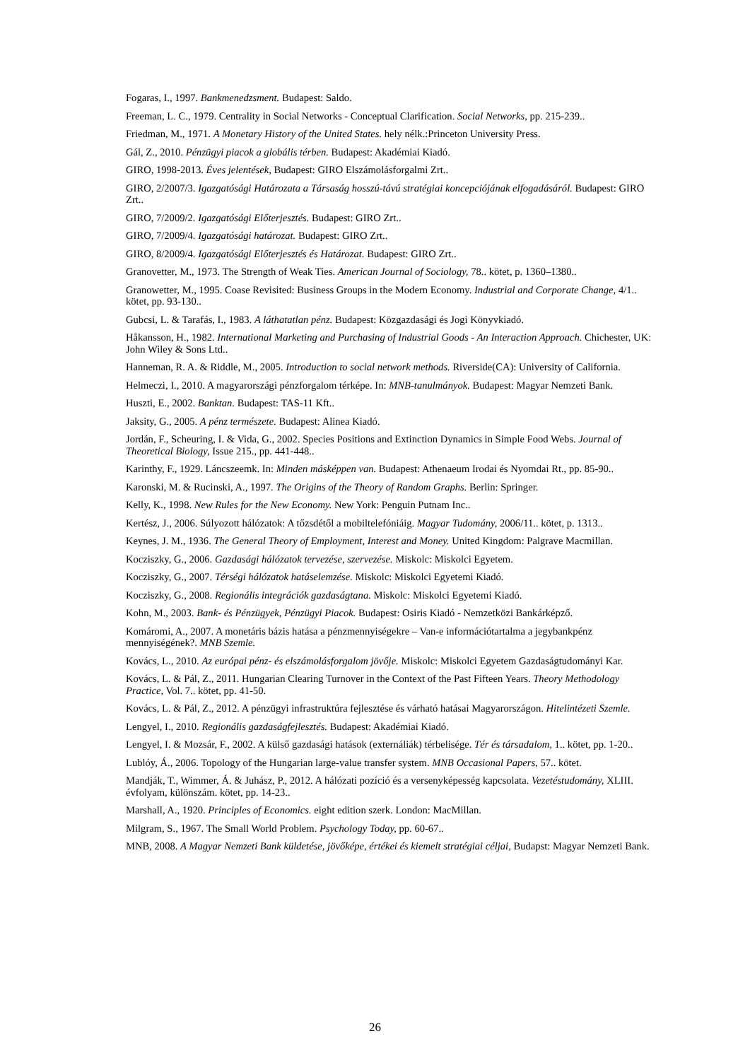Fogaras, I., 1997. Bankmenedzsment. Budapest: Saldo.
Freeman, L. C., 1979. Centrality in Social Networks - Conceptual Clarification. Social Networks, pp. 215-239..
Friedman, M., 1971. A Monetary History of the United States. hely nélk.:Princeton University Press.
Gál, Z., 2010. Pénzügyi piacok a globális térben. Budapest: Akadémiai Kiadó.
GIRO, 1998-2013. Éves jelentések, Budapest: GIRO Elszámolásforgalmi Zrt..
GIRO, 2/2007/3. Igazgatósági Határozata a Társaság hosszú-távú stratégiai koncepciójának elfogadásáról. Budapest: GIRO Zrt..
GIRO, 7/2009/2. Igazgatósági Előterjesztés. Budapest: GIRO Zrt..
GIRO, 7/2009/4. Igazgatósági határozat. Budapest: GIRO Zrt..
GIRO, 8/2009/4. Igazgatósági Előterjesztés és Határozat. Budapest: GIRO Zrt..
Granovetter, M., 1973. The Strength of Weak Ties. American Journal of Sociology, 78.. kötet, p. 1360–1380..
Granowetter, M., 1995. Coase Revisited: Business Groups in the Modern Economy. Industrial and Corporate Change, 4/1.. kötet, pp. 93-130..
Gubcsi, L. & Tarafás, I., 1983. A láthatatlan pénz. Budapest: Közgazdasági és Jogi Könyvkiadó.
Håkansson, H., 1982. International Marketing and Purchasing of Industrial Goods - An Interaction Approach. Chichester, UK: John Wiley & Sons Ltd..
Hanneman, R. A. & Riddle, M., 2005. Introduction to social network methods. Riverside(CA): University of California.
Helmeczi, I., 2010. A magyarországi pénzforgalom térképe. In: MNB-tanulmányok. Budapest: Magyar Nemzeti Bank.
Huszti, E., 2002. Banktan. Budapest: TAS-11 Kft..
Jaksity, G., 2005. A pénz természete. Budapest: Alinea Kiadó.
Jordán, F., Scheuring, I. & Vida, G., 2002. Species Positions and Extinction Dynamics in Simple Food Webs. Journal of Theoretical Biology, Issue 215., pp. 441-448..
Karinthy, F., 1929. Láncszeemk. In: Minden másképpen van. Budapest: Athenaeum Irodai és Nyomdai Rt., pp. 85-90..
Karonski, M. & Rucinski, A., 1997. The Origins of the Theory of Random Graphs. Berlin: Springer.
Kelly, K., 1998. New Rules for the New Economy. New York: Penguin Putnam Inc..
Kertész, J., 2006. Súlyozott hálózatok: A tőzsdétől a mobiltelefóniáig. Magyar Tudomány, 2006/11.. kötet, p. 1313..
Keynes, J. M., 1936. The General Theory of Employment, Interest and Money. United Kingdom: Palgrave Macmillan.
Kocziszky, G., 2006. Gazdasági hálózatok tervezése, szervezése. Miskolc: Miskolci Egyetem.
Kocziszky, G., 2007. Térségi hálózatok hatáselemzése. Miskolc: Miskolci Egyetemi Kiadó.
Kocziszky, G., 2008. Regionális integrációk gazdaságtana. Miskolc: Miskolci Egyetemi Kiadó.
Kohn, M., 2003. Bank- és Pénzügyek, Pénzügyi Piacok. Budapest: Osiris Kiadó - Nemzetközi Bankárképző.
Komáromi, A., 2007. A monetáris bázis hatása a pénzmennyiségekre – Van-e információtartalma a jegybankpénz mennyiségének?. MNB Szemle.
Kovács, L., 2010. Az európai pénz- és elszámolásforgalom jövője. Miskolc: Miskolci Egyetem Gazdaságtudományi Kar.
Kovács, L. & Pál, Z., 2011. Hungarian Clearing Turnover in the Context of the Past Fifteen Years. Theory Methodology Practice, Vol. 7.. kötet, pp. 41-50.
Kovács, L. & Pál, Z., 2012. A pénzügyi infrastruktúra fejlesztése és várható hatásai Magyarországon. Hitelintézeti Szemle.
Lengyel, I., 2010. Regionális gazdaságfejlesztés. Budapest: Akadémiai Kiadó.
Lengyel, I. & Mozsár, F., 2002. A külső gazdasági hatások (externáliák) térbelisége. Tér és társadalom, 1.. kötet, pp. 1-20..
Lublóy, Á., 2006. Topology of the Hungarian large-value transfer system. MNB Occasional Papers, 57.. kötet.
Mandják, T., Wimmer, Á. & Juhász, P., 2012. A hálózati pozíció és a versenyképesség kapcsolata. Vezetéstudomány, XLIII. évfolyam, különszám. kötet, pp. 14-23..
Marshall, A., 1920. Principles of Economics. eight edition szerk. London: MacMillan.
Milgram, S., 1967. The Small World Problem. Psychology Today, pp. 60-67..
MNB, 2008. A Magyar Nemzeti Bank küldetése, jövőképe, értékei és kiemelt stratégiai céljai, Budapst: Magyar Nemzeti Bank.
26